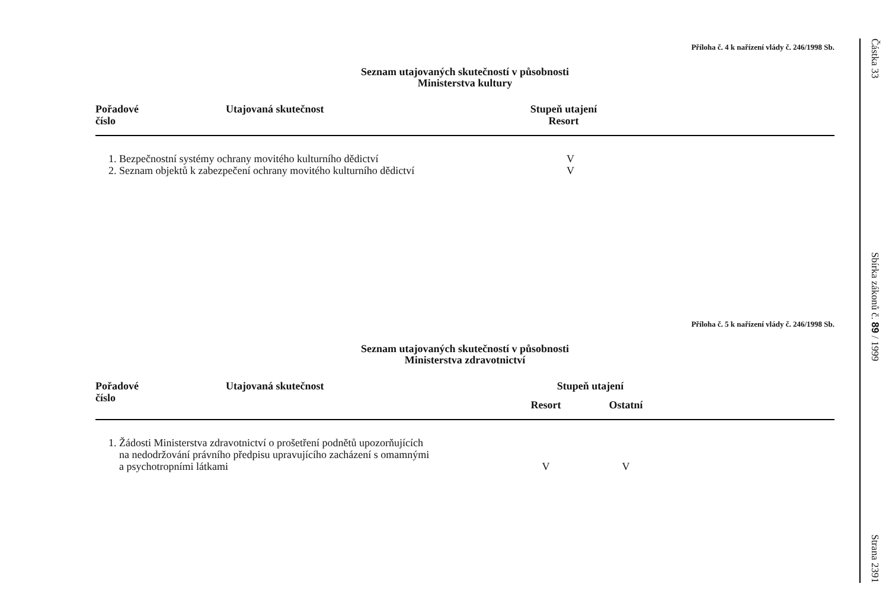Příloha č. 4 k nařízení vlády č. 246/1998 Sb.
Seznam utajovaných skutečností v působnosti
Ministerstva kultury
| Pořadové číslo | Utajovaná skutečnost | Stupeň utajení Resort | |
| --- | --- | --- | --- |
| 1. Bezpečnostní systémy ochrany movitého kulturního dědictví | | V | |
| 2. Seznam objektů k zabezpečení ochrany movitého kulturního dědictví | | V | |
Příloha č. 5 k nařízení vlády č. 246/1998 Sb.
Seznam utajovaných skutečností v působnosti
Ministerstva zdravotnictví
| Pořadové číslo | Utajovaná skutečnost | Stupeň utajení | | |
| --- | --- | --- | --- | --- |
| | | Resort | Ostatní | |
| 1. Žádosti Ministerstva zdravotnictví o prošetření podnětů upozorňujících na nedodržování právního předpisu upravujícího zacházení s omamnými a psychotropními látkami | | V | V | |
Částka 33
Sbírka zákonů č. 89 / 1999
Strana 2391